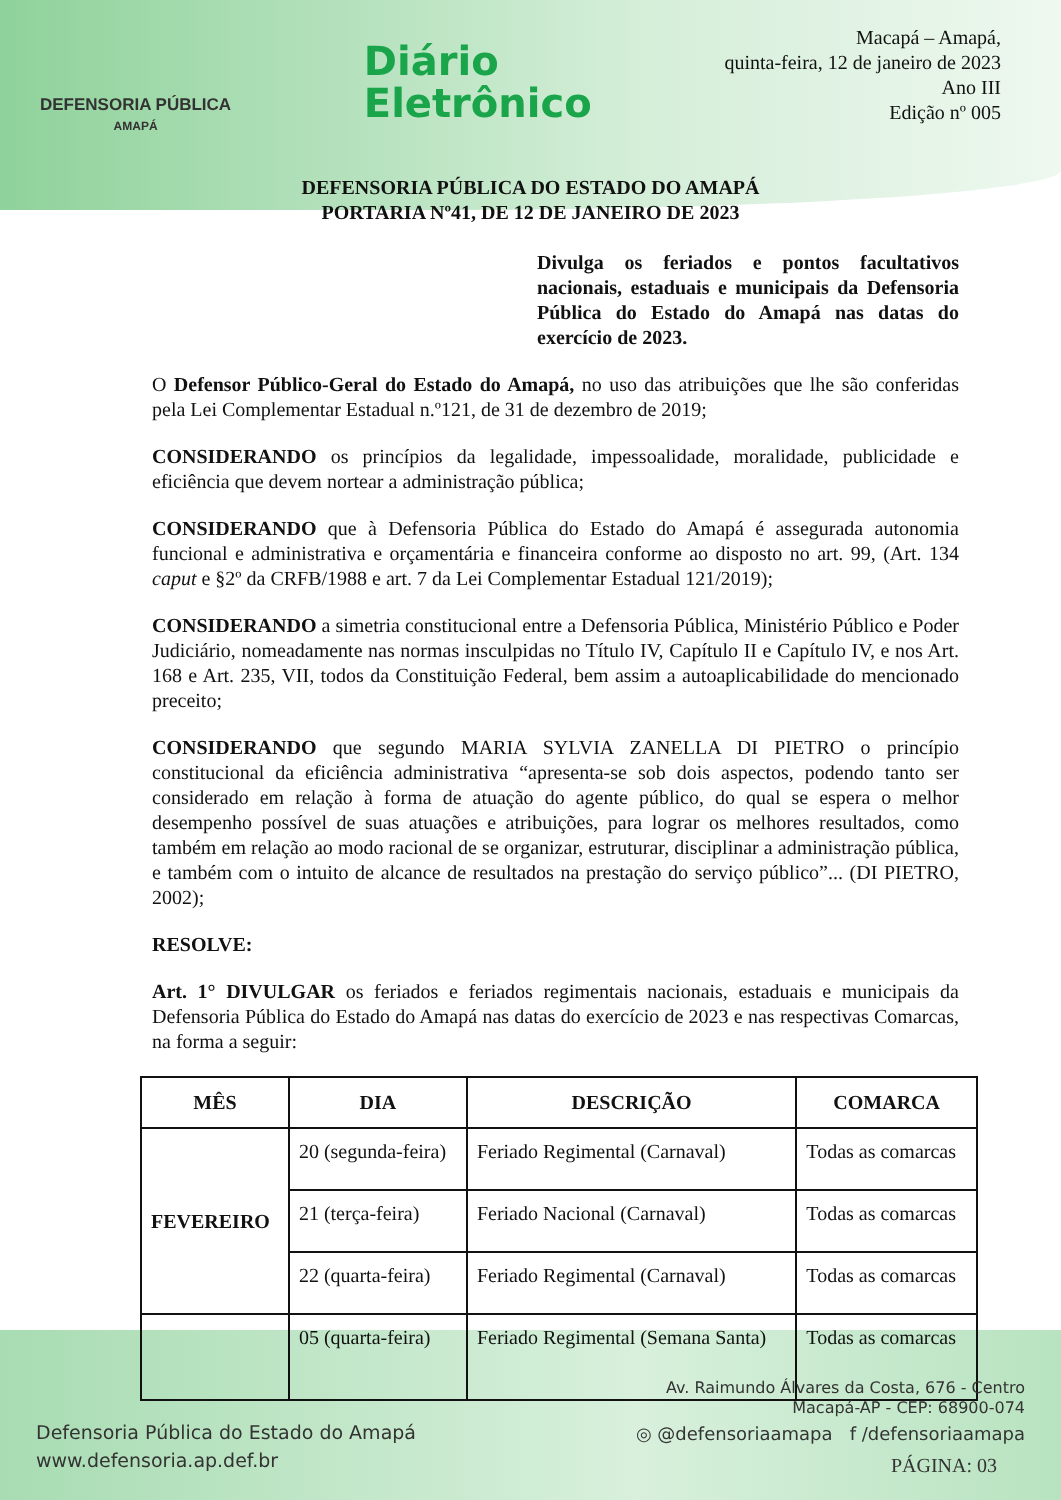DEFENSORIA PÚBLICA
AMAPÁ
Diário
Eletrônico
Macapá – Amapá,
quinta-feira, 12 de janeiro de 2023
Ano III
Edição nº 005
DEFENSORIA PÚBLICA DO ESTADO DO AMAPÁ
PORTARIA Nº41, DE 12 DE JANEIRO DE 2023
Divulga os feriados e pontos facultativos nacionais, estaduais e municipais da Defensoria Pública do Estado do Amapá nas datas do exercício de 2023.
O Defensor Público-Geral do Estado do Amapá, no uso das atribuições que lhe são conferidas pela Lei Complementar Estadual n.º121, de 31 de dezembro de 2019;
CONSIDERANDO os princípios da legalidade, impessoalidade, moralidade, publicidade e eficiência que devem nortear a administração pública;
CONSIDERANDO que à Defensoria Pública do Estado do Amapá é assegurada autonomia funcional e administrativa e orçamentária e financeira conforme ao disposto no art. 99, (Art. 134 caput e §2º da CRFB/1988 e art. 7 da Lei Complementar Estadual 121/2019);
CONSIDERANDO a simetria constitucional entre a Defensoria Pública, Ministério Público e Poder Judiciário, nomeadamente nas normas insculpidas no Título IV, Capítulo II e Capítulo IV, e nos Art. 168 e Art. 235, VII, todos da Constituição Federal, bem assim a autoaplicabilidade do mencionado preceito;
CONSIDERANDO que segundo MARIA SYLVIA ZANELLA DI PIETRO o princípio constitucional da eficiência administrativa “apresenta-se sob dois aspectos, podendo tanto ser considerado em relação à forma de atuação do agente público, do qual se espera o melhor desempenho possível de suas atuações e atribuições, para lograr os melhores resultados, como também em relação ao modo racional de se organizar, estruturar, disciplinar a administração pública, e também com o intuito de alcance de resultados na prestação do serviço público”... (DI PIETRO, 2002);
RESOLVE:
Art. 1° DIVULGAR os feriados e feriados regimentais nacionais, estaduais e municipais da Defensoria Pública do Estado do Amapá nas datas do exercício de 2023 e nas respectivas Comarcas, na forma a seguir:
| MÊS | DIA | DESCRIÇÃO | COMARCA |
| --- | --- | --- | --- |
| FEVEREIRO | 20 (segunda-feira) | Feriado Regimental (Carnaval) | Todas as comarcas |
| | 21 (terça-feira) | Feriado Nacional (Carnaval) | Todas as comarcas |
| | 22 (quarta-feira) | Feriado Regimental (Carnaval) | Todas as comarcas |
| | 05 (quarta-feira) | Feriado Regimental (Semana Santa) | Todas as comarcas |
Defensoria Pública do Estado do Amapá
www.defensoria.ap.def.br
Av. Raimundo Álvares da Costa, 676 - Centro
Macapá-AP - CEP: 68900-074
◎ @defensoriaamapa f /defensoriaamapa
PÁGINA: 03